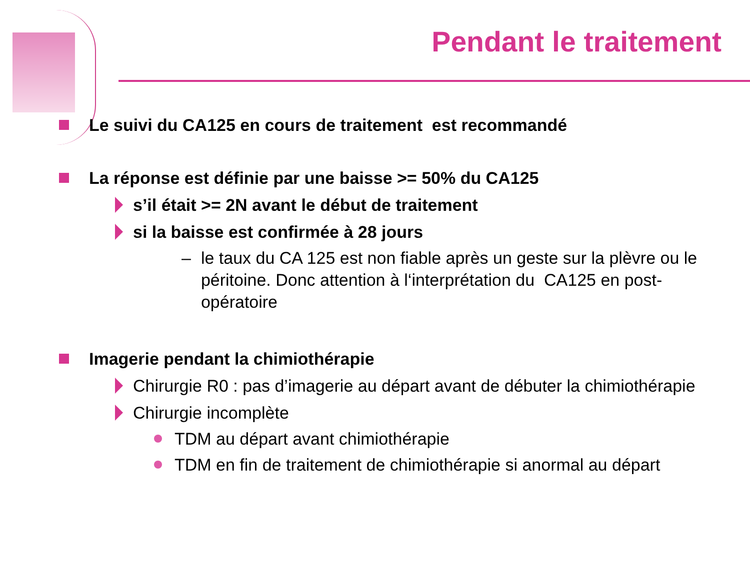Pendant le traitement
Le suivi du CA125 en cours de traitement est recommandé
La réponse est définie par une baisse >= 50% du CA125
s’il était >= 2N avant le début de traitement
si la baisse est confirmée à 28 jours
– le taux du CA 125 est non fiable après un geste sur la plèvre ou le péritoine. Donc attention à l‘interprétation du CA125 en post-opératoire
Imagerie pendant la chimiothérapie
Chirurgie R0 : pas d’imagerie au départ avant de débuter la chimiothérapie
Chirurgie incomplète
TDM au départ avant chimiothérapie
TDM en fin de traitement de chimiothérapie si anormal au départ